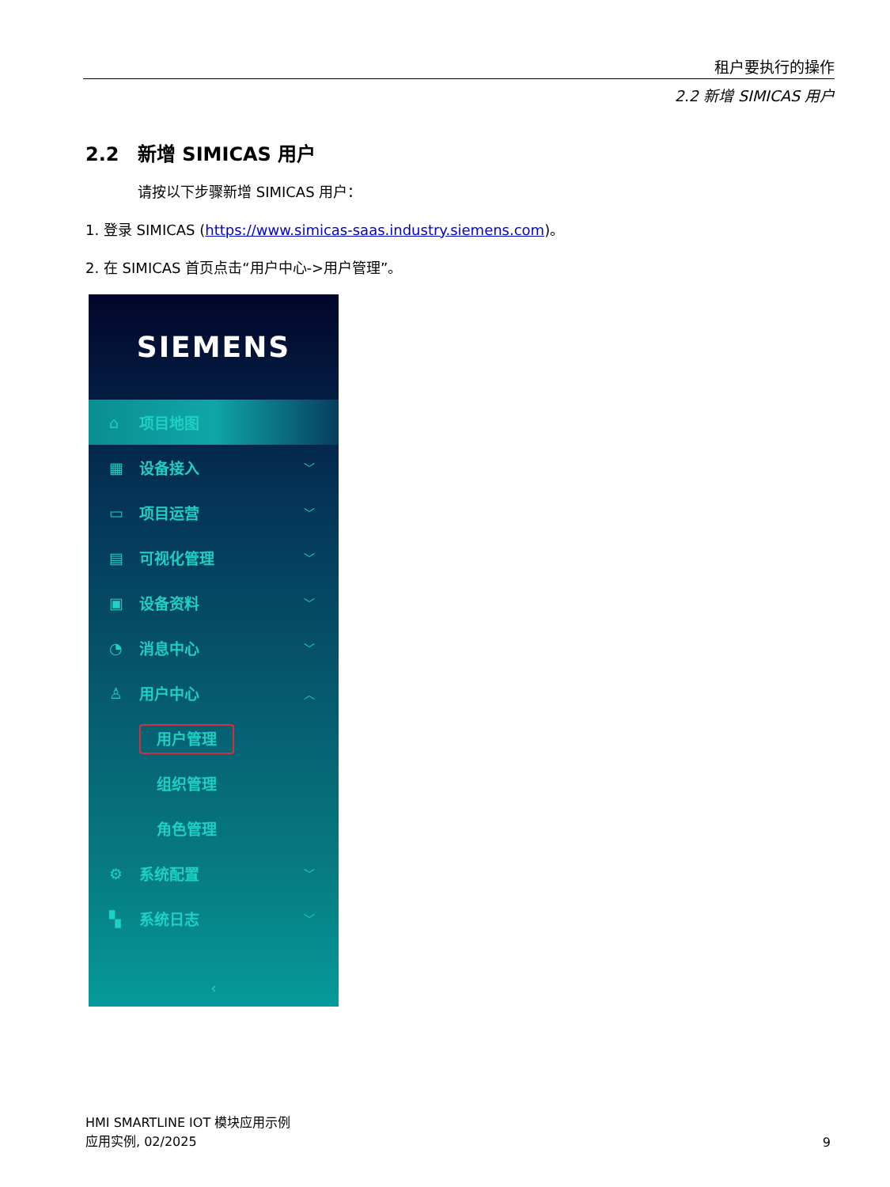租户要执行的操作
2.2 新增 SIMICAS 用户
2.2 新增 SIMICAS 用户
请按以下步骤新增 SIMICAS 用户：
1. 登录 SIMICAS (https://www.simicas-saas.industry.siemens.com)。
2. 在 SIMICAS 首页点击“用户中心->用户管理”。
SIEMENS
⌂ 项目地图
▦ 设备接入 ﹀
▭ 项目运营 ﹀
▤ 可视化管理 ﹀
▣ 设备资料 ﹀
◔ 消息中心 ﹀
♙ 用户中心 ︿
用户管理
组织管理
角色管理
⚙ 系统配置 ﹀
▚ 系统日志 ﹀
‹
HMI SMARTLINE IOT 模块应用示例
应用实例, 02/2025
9